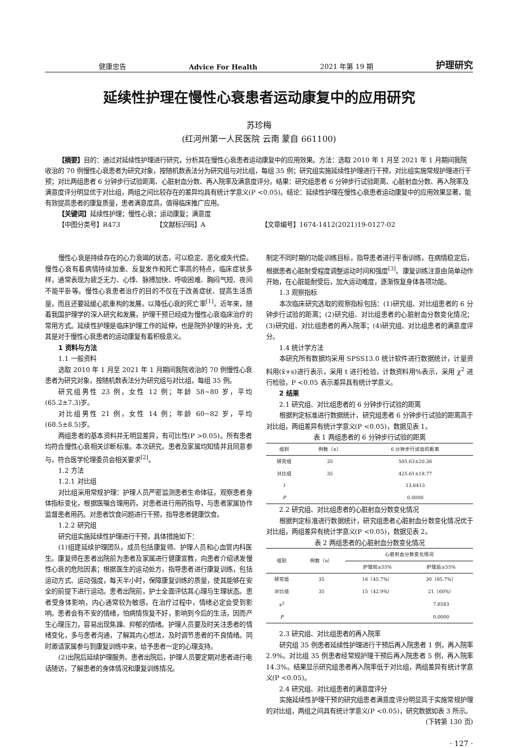健康忠告 Advice For Health 2021 年第 19 期 护理研究
延续性护理在慢性心衰患者运动康复中的应用研究
苏珍梅
(红河州第一人民医院 云南 蒙自 661100)
【摘要】目的：通过对延续性护理进行研究，分析其在慢性心衰患者运动康复中的应用效果。方法：选取 2010 年 1 月至 2021 年 1 月期间我院收治的 70 例慢性心衰患者为研究对象，按随机数表法分为研究组与对比组，每组 35 例；研究组实施延续性护理进行干预，对比组实施常规护理进行干预；对比两组患者 6 分钟步行试验距离、心脏射血分数、再入院率及满意度评分。结果：研究组患者 6 分钟步行试验距离、心脏射血分数、再入院率及满意度评分明显优于对比组，两组之间比较存在的差异均具有统计学意义(P <0.05)。结论：延续性护理在慢性心衰患者运动康复中的应用效果显著，能有效提高患者的康复质量，患者满意度高，值得临床推广应用。
【关键词】延续性护理；慢性心衰；运动康复；满意度
【中图分类号】R473 【文献标识码】A 【文章编号】1674-1412(2021)19-0127-02
慢性心衰是持续存在的心力衰竭的状态，可以稳定、恶化或失代偿。慢性心衰有着病情持续加重、反复发作和死亡率高的特点，临床症状多样，通常表现为疲乏无力、心悸、脉搏加快、呼吸困难、胸闷气短、夜间不能平卧等。慢性心衰患者治疗的目的不仅在于改善症状、提高生活质量，而且还要延缓心肌重构的发展，以降低心衰的死亡率<sup>[1]</sup>。近年来，随着我国护理学的深入研究和发展，护理干预已经成为慢性心衰临床治疗的常用方式。延续性护理是临床护理工作的延伸，也是院外护理的补充，尤其是对于慢性心衰患者的运动康复有着积极意义。
1 资料与方法
1.1 一般资料
选取 2010 年 1 月至 2021 年 1 月期间我院收治的 70 例慢性心衰患者为研究对象，按随机数表法分为研究组与对比组，每组 35 例。
研究组男性 23 例，女性 12 例；年龄 58~80 岁，平均(65.2±7.3)岁。
对比组男性 21 例，女性 14 例；年龄 60~82 岁，平均(68.5±8.5)岁。
两组患者的基本资料并无明显差异，有可比性(P >0.05)。所有患者均符合慢性心衰相关诊断标准。本次研究，患者及家属均知情并且同意参与，符合医学伦理委员会相关要求<sup>[2]</sup>。
1.2 方法
1.2.1 对比组
对比组采用常规护理：护理人员严密监测患者生命体征，观察患者身体指标变化，根据医嘱合理用药，对患者进行用药指导，与患者家属协作监督患者用药。对患者饮食问题进行干预，指导患者健康饮食。
1.2.2 研究组
研究组实施延续性护理进行干预，具体措施如下：
(1)组建延续护理团队，成员包括康复师、护理人员和心血管内科医生。康复师在患者出院前为患者及家属进行健康宣教，向患者介绍诱发慢性心衰的危险因素；根据医生的运动处方，指导患者进行康复训练，包括运动方式、运动强度，每天半小时，保障康复训练的质量，使其能够在安全的前提下进行运动。患者出院前，护士全面评估其心理与生理状态。患者受身体影响，内心通常较为敏感，在治疗过程中，情绪必定会受到影响。患者会有不安的情绪，怕病情恢复不好，影响到今后的生活，因而产生心理压力，容易出现焦躁、抑郁的情绪。护理人员要及时关注患者的情绪变化，多与患者沟通，了解其内心想法，及时调节患者的不良情绪。同时邀请家属参与到康复训练中来，给予患者一定的心理支持。
(2)出院后延续护理服务。患者出院后，护理人员要定期对患者进行电话随访，了解患者的身体情况和康复训练情况。
制定不同时期的功能训练目标，指导患者进行平衡训练，在病情稳定后，根据患者心脏耐受程度调整运动时间和强度<sup>[3]</sup>。康复训练注意由简单动作开始，在心脏能耐受后，加大运动难度，逐渐恢复身体各项功能。
1.3 观察指标
本次临床研究选取的观察指标包括：(1)研究组、对比组患者的 6 分钟步行试验的距离；(2)研究组、对比组患者的心脏射血分数变化情况；(3)研究组、对比组患者的再入院率；(4)研究组、对比组患者的满意度评分。
1.4 统计学方法
本研究所有数据均采用 SPSS13.0 统计软件进行数据统计，计量资料用(x̄+s)进行表示，采用 t 进行检验，计数资料用%表示，采用 χ<sup>2</sup> 进行检验，P <0.05 表示差异具有统计学意义。
2 结果
2.1 研究组、对比组患者的 6 分钟步行试验的距离
根据判定标准进行数据统计，研究组患者 6 分钟步行试验的距离高于对比组，两组差异有统计学意义(P <0.05)，数据见表 1。
表 1 两组患者的 6 分钟步行试验的距离
| 组别 | 例数（n） | 6 分钟步行试验的距离 |
| --- | --- | --- |
| 研究组 | 35 | 505.63±20.36 |
| 对比组 | 35 | 425.61±18.77 |
| t | | 13.6413 |
| P | | 0.0000 |
2.2 研究组、对比组患者的心脏射血分数变化情况
根据判定标准进行数据统计，研究组患者心脏射血分数变化情况优于对比组，两组差异有统计学意义(P <0.05)，数据见表 2。
表 2 两组患者的心脏射血分数变化情况
| 组别 | 例数（n） | 心脏射血分数变化情况 | |
| --- | --- | --- | --- |
| | | 护理前≥55% | 护理后≥55% |
| 研究组 | 35 | 16（45.7%） | 30（85.7%） |
| 对比组 | 35 | 15（42.9%） | 21（60%） |
| x<sup>2</sup> | | | 7.8583 |
| P | | | 0.0000 |
2.3 研究组、对比组患者的再入院率
研究组 35 例患者延续性护理进行干预后再入院患者 1 例，再入院率 2.9%。对比组 35 例患者经常规护理干预后再入院患者 5 例，再入院率 14.3%。结果显示研究组患者再入院率低于对比组，两组差异有统计学意义(P <0.05)。
2.4 研究组、对比组患者的满意度评分
实施延续性护理干预的研究组患者满意度评分明显高于实施常规护理的对比组，两组之间具有统计学意义(P <0.05)，研究数据如表 3 所示。
(下转第 130 页)
· 127 ·